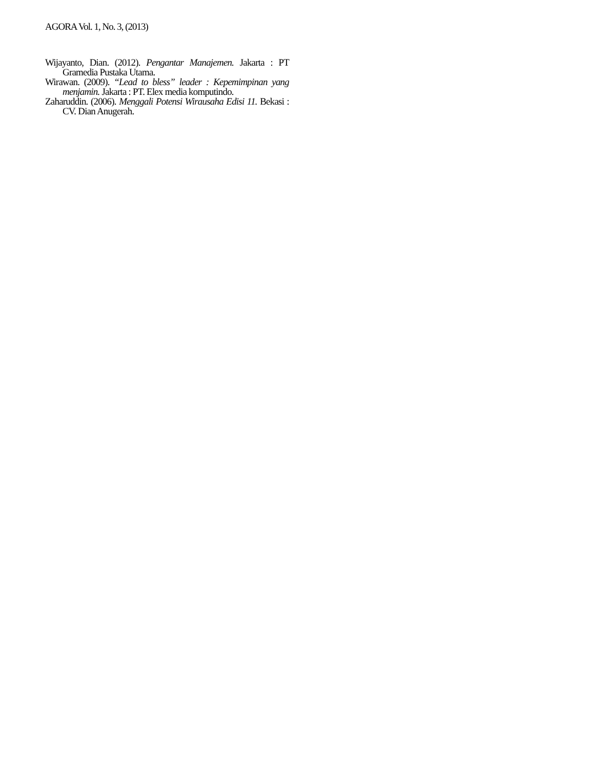AGORA Vol. 1, No. 3, (2013)
Wijayanto, Dian. (2012). Pengantar Manajemen. Jakarta : PT Gramedia Pustaka Utama.
Wirawan. (2009). “Lead to bless” leader : Kepemimpinan yang menjamin. Jakarta : PT. Elex media komputindo.
Zaharuddin. (2006). Menggali Potensi Wirausaha Edisi 11. Bekasi : CV. Dian Anugerah.